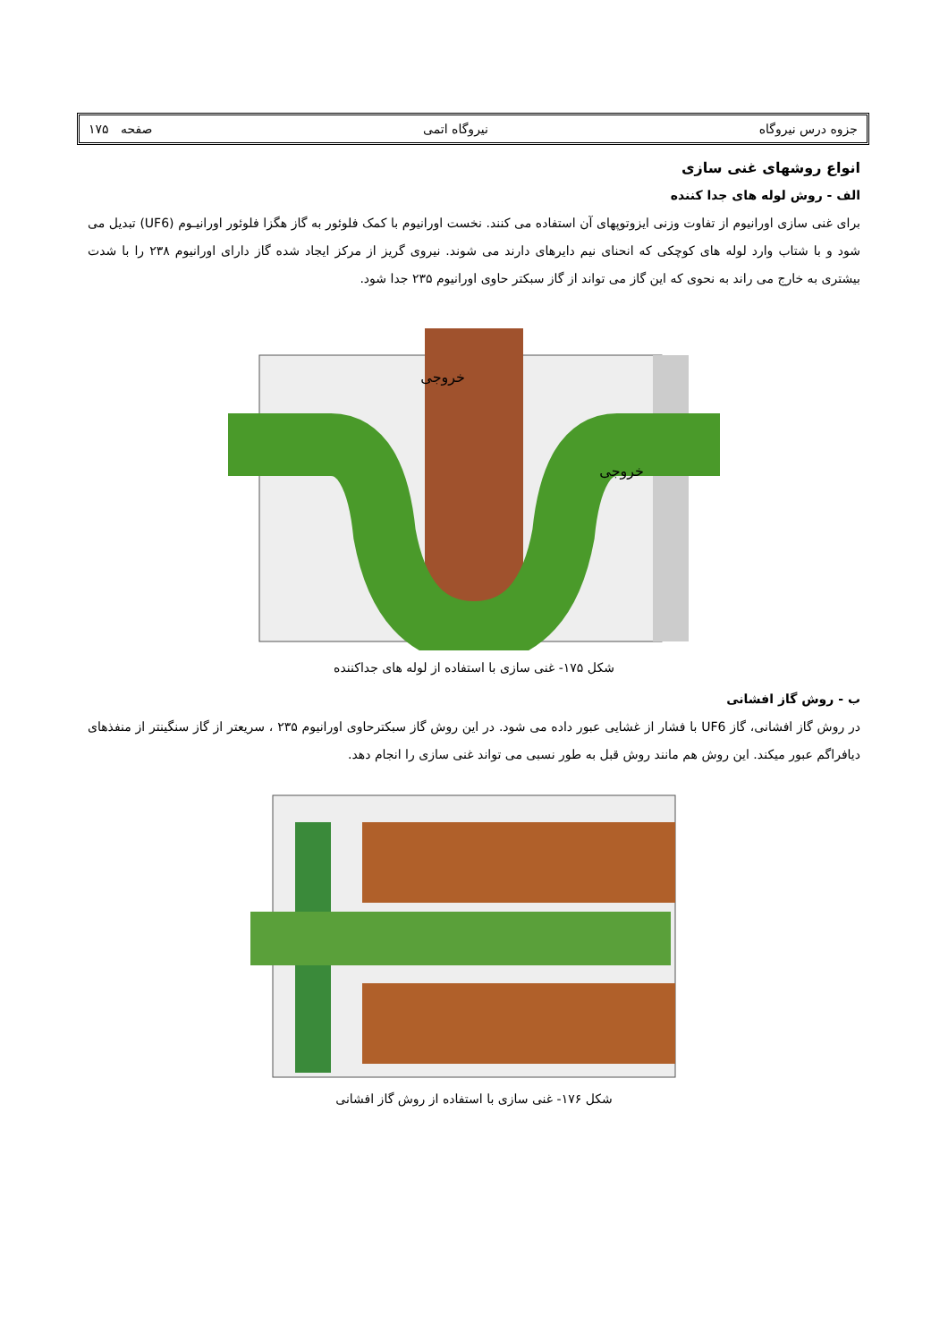جزوه درس نیروگاه نیروگاه اتمی صفحه ۱۷۵
انواع روشهای غنی سازی
الف - روش لوله های جدا کننده
برای غنی سازی اورانیوم از تفاوت وزنی ایزوتوپهای آن استفاده می کنند. نخست اورانیوم با کمک فلوئور به گاز هگزا فلوئور اورانیـوم (UF6) تبدیل می شود و با شتاب وارد لوله های کوچکی که انحنای نیم دایرهای دارند می شوند. نیروی گریز از مرکز ایجاد شده گاز دارای اورانیوم ۲۳۸ را با شدت بیشتری به خارج می راند به نحوی که این گاز می تواند از گاز سبکتر حاوی اورانیوم ۲۳۵ جدا شود.
خروجی
خروجی
شکل ۱۷۵- غنی سازی با استفاده از لوله های جداکننده
ب - روش گاز افشانی
در روش گاز افشانی، گاز UF6 با فشار از غشایی عبور داده می شود. در این روش گاز سبکترحاوی اورانیوم ۲۳۵ ، سریعتر از گاز سنگینتر از منفذهای دیافراگم عبور میکند. این روش هم مانند روش قبل به طور نسبی می تواند غنی سازی را انجام دهد.
شکل ۱۷۶- غنی سازی با استفاده از روش گاز افشانی